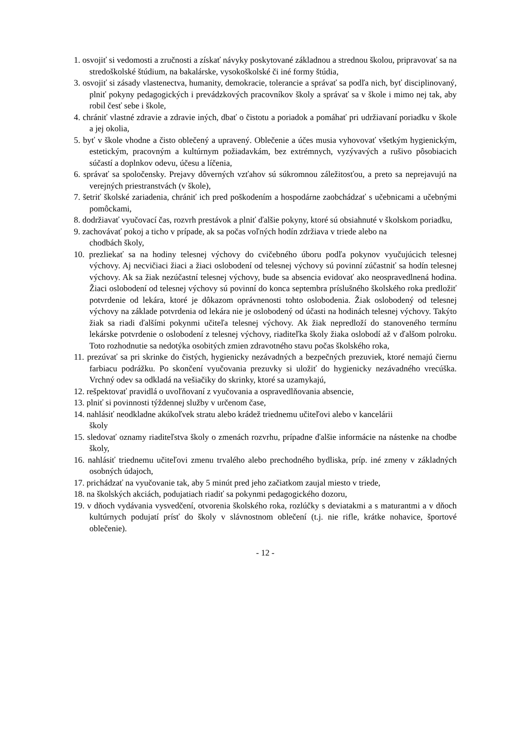1. osvojiť si vedomosti a zručnosti a získať návyky poskytované základnou a strednou školou, pripravovať sa na stredoškolské štúdium, na bakalárske, vysokoškolské či iné formy štúdia,
3. osvojiť si zásady vlastenectva, humanity, demokracie, tolerancie a správať sa podľa nich, byť disciplinovaný, plniť pokyny pedagogických i prevádzkových pracovníkov školy a správať sa v škole i mimo nej tak, aby robil česť sebe i škole,
4. chrániť vlastné zdravie a zdravie iných, dbať o čistotu a poriadok a pomáhať pri udržiavaní poriadku v škole a jej okolia,
5. byť v škole vhodne a čisto oblečený a upravený. Oblečenie a účes musia vyhovovať všetkým hygienickým, estetickým, pracovným a kultúrnym požiadavkám, bez extrémnych, vyzývavých a rušivo pôsobiacich súčastí a doplnkov odevu, účesu a líčenia,
6. správať sa spoločensky. Prejavy dôverných vzťahov sú súkromnou záležitosťou, a preto sa neprejavujú na verejných priestranstvách (v škole),
7. šetriť školské zariadenia, chrániť ich pred poškodením a hospodárne zaobchádzať s učebnicami a učebnými pomôckami,
8. dodržiavať vyučovací čas, rozvrh prestávok a plniť ďalšie pokyny, ktoré sú obsiahnuté v školskom poriadku,
9. zachovávať pokoj a ticho v prípade, ak sa počas voľných hodín zdržiava v triede alebo na
chodbách školy,
10. prezliekať sa na hodiny telesnej výchovy do cvičebného úboru podľa pokynov vyučujúcich telesnej výchovy. Aj necvičiaci žiaci a žiaci oslobodení od telesnej výchovy sú povinní zúčastniť sa hodín telesnej výchovy. Ak sa žiak nezúčastní telesnej výchovy, bude sa absencia evidovať ako neospravedlnená hodina. Žiaci oslobodení od telesnej výchovy sú povinní do konca septembra príslušného školského roka predložiť potvrdenie od lekára, ktoré je dôkazom oprávnenosti tohto oslobodenia. Žiak oslobodený od telesnej výchovy na základe potvrdenia od lekára nie je oslobodený od účasti na hodinách telesnej výchovy. Takýto žiak sa riadi ďalšími pokynmi učiteľa telesnej výchovy. Ak žiak nepredloží do stanoveného termínu lekárske potvrdenie o oslobodení z telesnej výchovy, riaditeľka školy žiaka oslobodí až v ďalšom polroku. Toto rozhodnutie sa nedotýka osobitých zmien zdravotného stavu počas školského roka,
11. prezúvať sa pri skrinke do čistých, hygienicky nezávadných a bezpečných prezuviek, ktoré nemajú čiernu farbiacu podrážku. Po skončení vyučovania prezuvky si uložiť do hygienicky nezávadného vrecúška. Vrchný odev sa odkladá na vešiačiky do skrinky, ktoré sa uzamykajú,
12. rešpektovať pravidlá o uvoľňovaní z vyučovania a ospravedlňovania absencie,
13. plniť si povinnosti týždennej služby v určenom čase,
14. nahlásiť neodkladne akúkoľvek stratu alebo krádež triednemu učiteľovi alebo v kancelárii
školy
15. sledovať oznamy riaditeľstva školy o zmenách rozvrhu, prípadne ďalšie informácie na nástenke na chodbe školy,
16. nahlásiť triednemu učiteľovi zmenu trvalého alebo prechodného bydliska, príp. iné zmeny v základných osobných údajoch,
17. prichádzať na vyučovanie tak, aby 5 minút pred jeho začiatkom zaujal miesto v triede,
18. na školských akciách, podujatiach riadiť sa pokynmi pedagogického dozoru,
19. v dňoch vydávania vysvedčení, otvorenia školského roka, rozlúčky s deviatakmi a s maturantmi a v dňoch kultúrnych podujatí prísť do školy v slávnostnom oblečení (t.j. nie rifle, krátke nohavice, športové oblečenie).
- 12 -